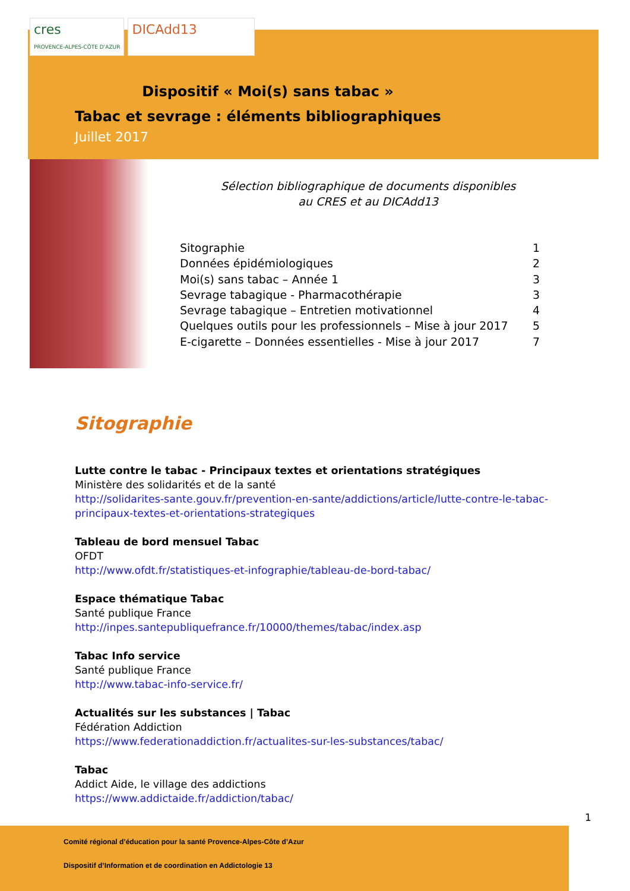cres
PROVENCE-ALPES-CÔTE D'AZUR
DICAdd13
Dispositif « Moi(s) sans tabac »
Tabac et sevrage : éléments bibliographiques
Juillet 2017
Sélection bibliographique de documents disponibles
au CRES et au DICAdd13
Sitographie 1
Données épidémiologiques 2
Moi(s) sans tabac – Année 1 3
Sevrage tabagique - Pharmacothérapie 3
Sevrage tabagique – Entretien motivationnel 4
Quelques outils pour les professionnels – Mise à jour 2017 5
E-cigarette – Données essentielles - Mise à jour 2017 7
Sitographie
Lutte contre le tabac - Principaux textes et orientations stratégiques
Ministère des solidarités et de la santé
http://solidarites-sante.gouv.fr/prevention-en-sante/addictions/article/lutte-contre-le-tabac-principaux-textes-et-orientations-strategiques
Tableau de bord mensuel Tabac
OFDT
http://www.ofdt.fr/statistiques-et-infographie/tableau-de-bord-tabac/
Espace thématique Tabac
Santé publique France
http://inpes.santepubliquefrance.fr/10000/themes/tabac/index.asp
Tabac Info service
Santé publique France
http://www.tabac-info-service.fr/
Actualités sur les substances | Tabac
Fédération Addiction
https://www.federationaddiction.fr/actualites-sur-les-substances/tabac/
Tabac
Addict Aide, le village des addictions
https://www.addictaide.fr/addiction/tabac/
1
Comité régional d’éducation pour la santé Provence-Alpes-Côte d’Azur
Dispositif d’Information et de coordination en Addictologie 13